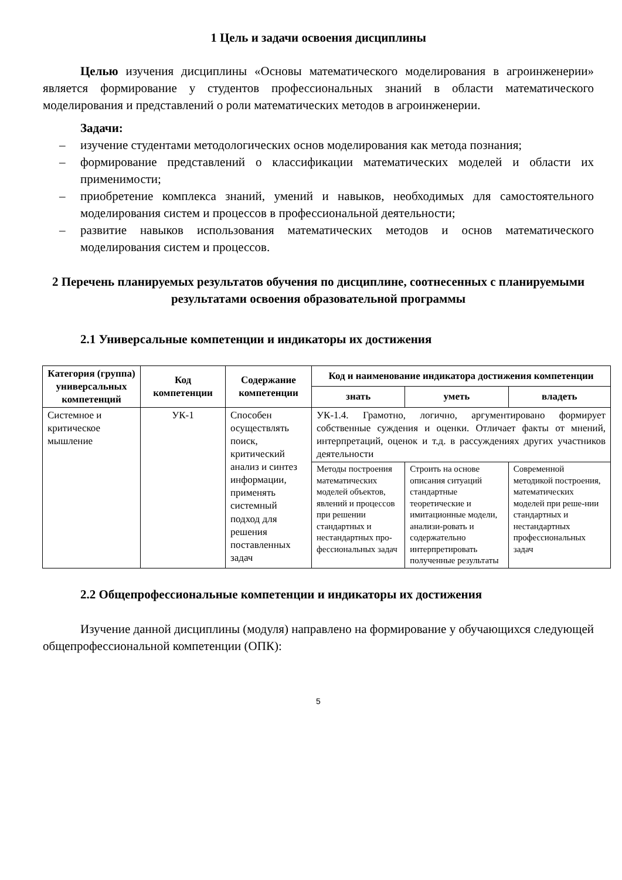1 Цель и задачи освоения дисциплины
Целью изучения дисциплины «Основы математического моделирования в агроинженерии» является формирование у студентов профессиональных знаний в области математического моделирования и представлений о роли математических методов в агроинженерии.
Задачи:
– изучение студентами методологических основ моделирования как метода познания;
– формирование представлений о классификации математических моделей и области их применимости;
– приобретение комплекса знаний, умений и навыков, необходимых для самостоятельного моделирования систем и процессов в профессиональной деятельности;
– развитие навыков использования математических методов и основ математического моделирования систем и процессов.
2 Перечень планируемых результатов обучения по дисциплине, соотнесенных с планируемыми результатами освоения образовательной программы
2.1 Универсальные компетенции и индикаторы их достижения
| Категория (группа) универсальных компетенций | Код компетенции | Содержание компетенции | Код и наименование индикатора достижения компетенции | | |
| --- | --- | --- | --- | --- | --- |
| | | | знать | уметь | владеть |
| Системное и критическое мышление | УК-1 | Способен осуществлять поиск, критический анализ и синтез информации, применять системный подход для решения поставленных задач | УК-1.4. Грамотно, логично, аргументировано формирует собственные суждения и оценки. Отличает факты от мнений, интерпретаций, оценок и т.д. в рассуждениях других участников деятельности | | |
| | | | Методы построения математических моделей объектов, явлений и процессов при решении стандартных и нестандартных про-фессиональных задач | Строить на основе описания ситуаций стандартные теоретические и имитационные модели, анализи-ровать и содержательно интерпретировать полученные результаты | Современной методикой построения, математических моделей при реше-нии стандартных и нестандартных профессиональных задач |
2.2 Общепрофессиональные компетенции и индикаторы их достижения
Изучение данной дисциплины (модуля) направлено на формирование у обучающихся следующей общепрофессиональной компетенции (ОПК):
5